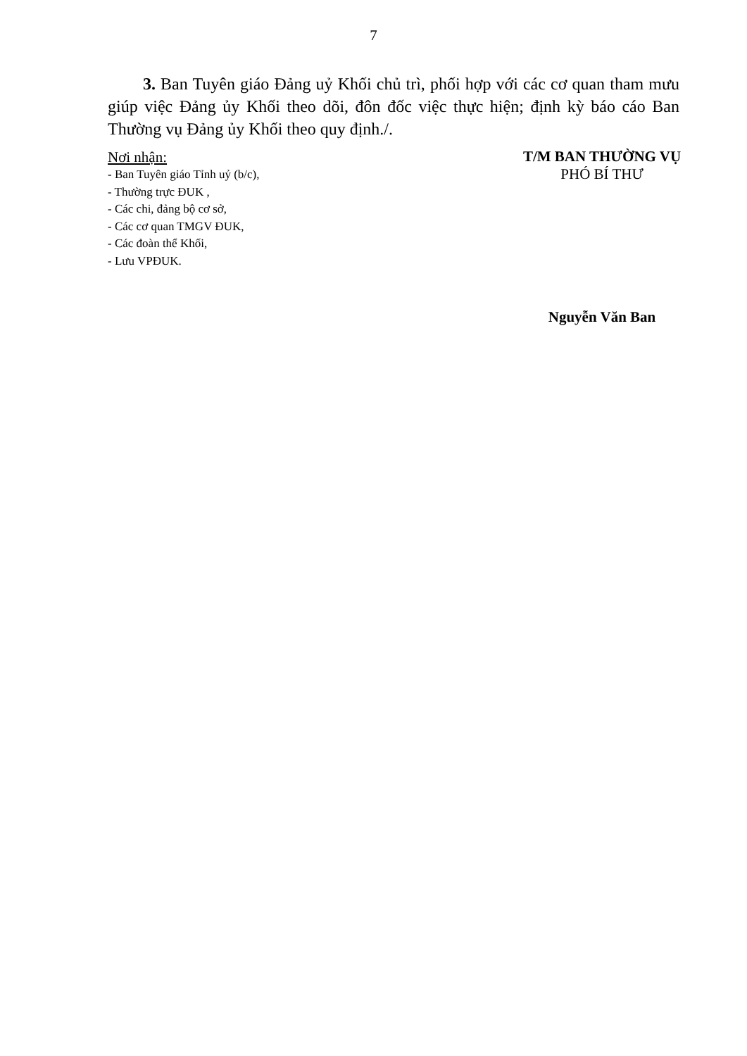7
3. Ban Tuyên giáo Đảng uỷ Khối chủ trì, phối hợp với các cơ quan tham mưu giúp việc Đảng ủy Khối theo dõi, đôn đốc việc thực hiện; định kỳ báo cáo Ban Thường vụ Đảng ủy Khối theo quy định./.
Nơi nhận:
- Ban Tuyên giáo Tỉnh uỷ (b/c),
- Thường trực ĐUK ,
- Các chi, đảng bộ cơ sở,
- Các cơ quan TMGV ĐUK,
- Các đoàn thể Khối,
- Lưu VPĐUK.
T/M BAN THƯỜNG VỤ
PHÓ BÍ THƯ
Nguyễn Văn Ban